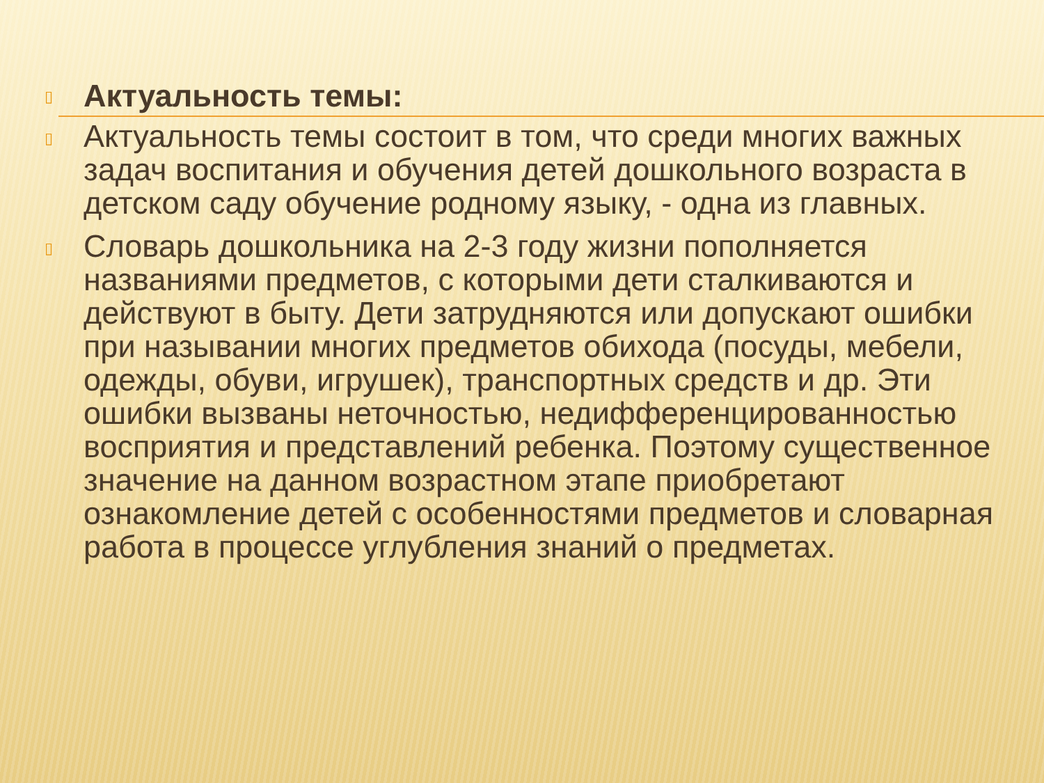▯
Актуальность темы:
▯
Актуальность темы состоит в том, что среди многих важных задач воспитания и обучения детей дошкольного возраста в детском саду обучение родному языку, - одна из главных.
▯
Словарь дошкольника на 2-3 году жизни пополняется названиями предметов, с которыми дети сталкиваются и действуют в быту. Дети затрудняются или допускают ошибки при назывании многих предметов обихода (посуды, мебели, одежды, обуви, игрушек), транспортных средств и др. Эти ошибки вызваны неточностью, недифференцированностью восприятия и представлений ребенка. Поэтому существенное значение на данном возрастном этапе приобретают ознакомление детей с особенностями предметов и словарная работа в процессе углубления знаний о предметах.